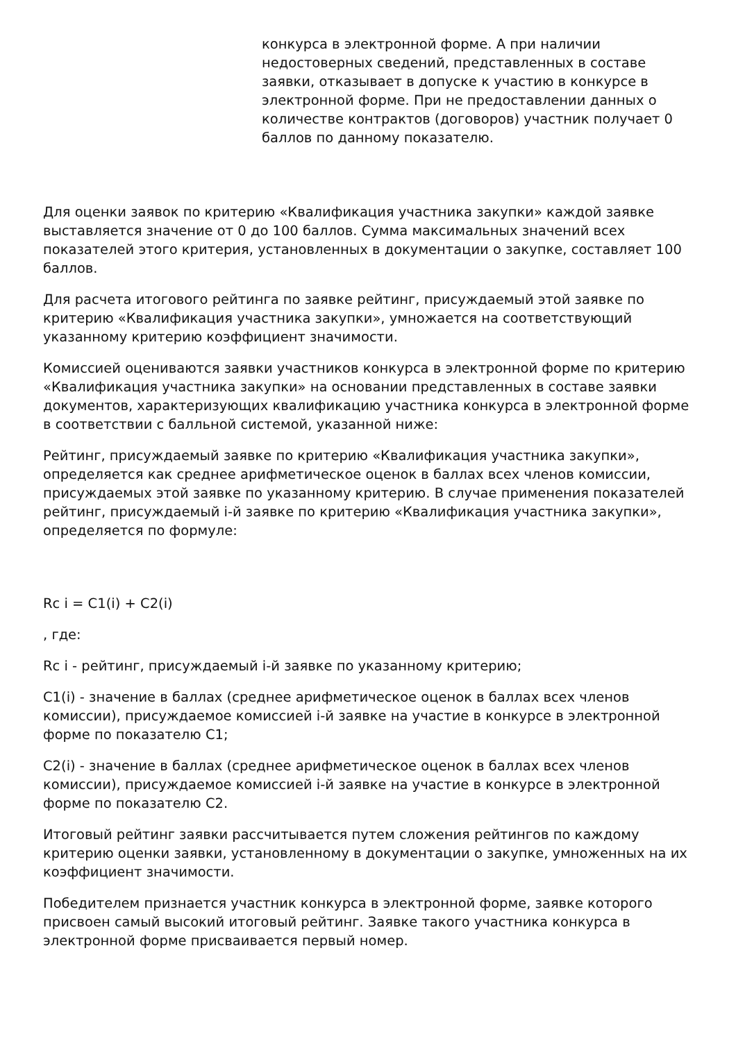конкурса в электронной форме. А при наличии недостоверных сведений, представленных в составе заявки, отказывает в допуске к участию в конкурсе в электронной форме. При не предоставлении данных о количестве контрактов (договоров) участник получает 0 баллов по данному показателю.
Для оценки заявок по критерию «Квалификация участника закупки» каждой заявке выставляется значение от 0 до 100 баллов. Сумма максимальных значений всех показателей этого критерия, установленных в документации о закупке, составляет 100 баллов.
Для расчета итогового рейтинга по заявке рейтинг, присуждаемый этой заявке по критерию «Квалификация участника закупки», умножается на соответствующий указанному критерию коэффициент значимости.
Комиссией оцениваются заявки участников конкурса в электронной форме по критерию «Квалификация участника закупки» на основании представленных в составе заявки документов, характеризующих квалификацию участника конкурса в электронной форме в соответствии с балльной системой, указанной ниже:
Рейтинг, присуждаемый заявке по критерию «Квалификация участника закупки», определяется как среднее арифметическое оценок в баллах всех членов комиссии, присуждаемых этой заявке по указанному критерию. В случае применения показателей рейтинг, присуждаемый i-й заявке по критерию «Квалификация участника закупки», определяется по формуле:
Rc i = C1(i) + C2(i)
, где:
Rc i - рейтинг, присуждаемый i-й заявке по указанному критерию;
C1(i) - значение в баллах (среднее арифметическое оценок в баллах всех членов комиссии), присуждаемое комиссией i-й заявке на участие в конкурсе в электронной форме по показателю C1;
C2(i) - значение в баллах (среднее арифметическое оценок в баллах всех членов комиссии), присуждаемое комиссией i-й заявке на участие в конкурсе в электронной форме по показателю C2.
Итоговый рейтинг заявки рассчитывается путем сложения рейтингов по каждому критерию оценки заявки, установленному в документации о закупке, умноженных на их коэффициент значимости.
Победителем признается участник конкурса в электронной форме, заявке которого присвоен самый высокий итоговый рейтинг. Заявке такого участника конкурса в электронной форме присваивается первый номер.